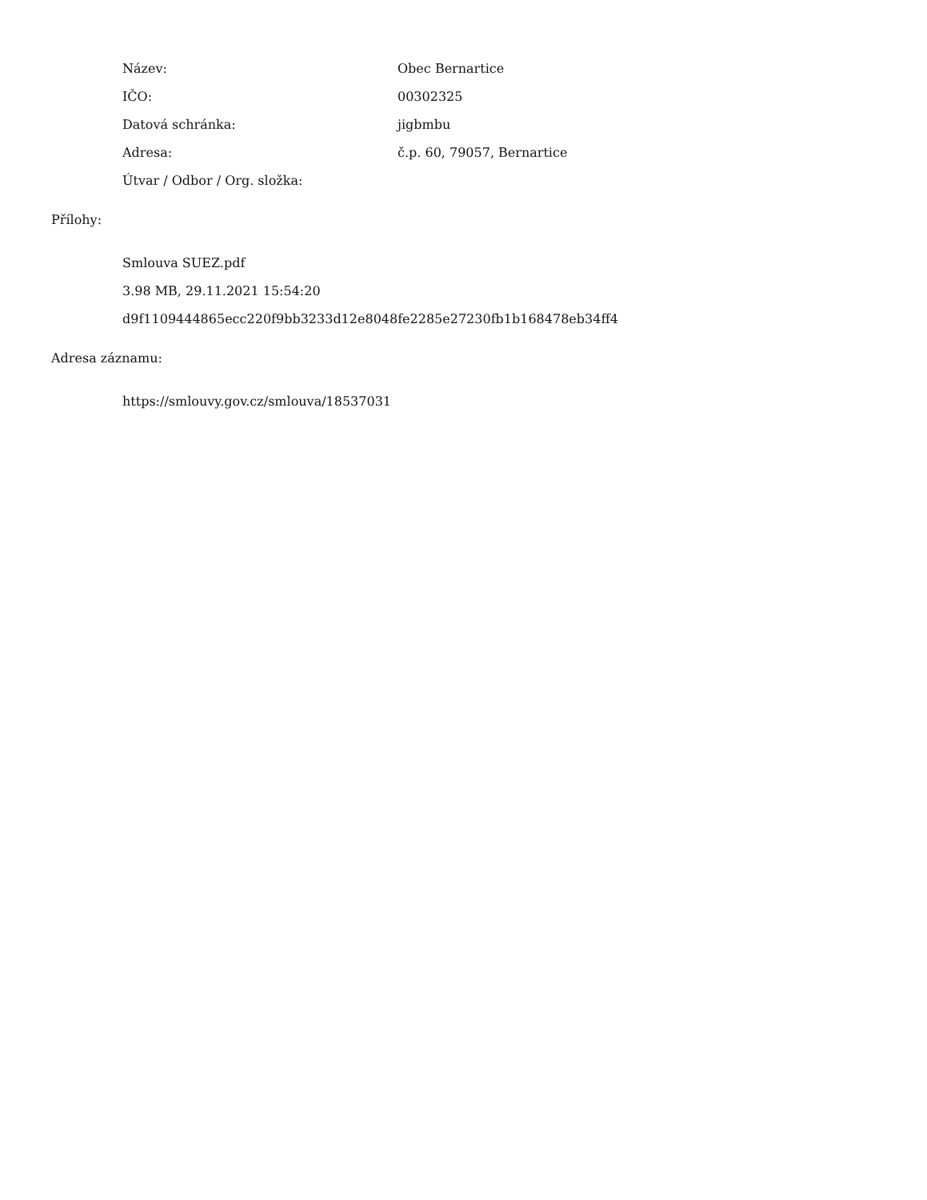Název: Obec Bernartice
IČO: 00302325
Datová schránka: jigbmbu
Adresa: č.p. 60, 79057, Bernartice
Útvar / Odbor / Org. složka:
Přílohy:
Smlouva SUEZ.pdf
3.98 MB, 29.11.2021 15:54:20
d9f1109444865ecc220f9bb3233d12e8048fe2285e27230fb1b168478eb34ff4
Adresa záznamu:
https://smlouvy.gov.cz/smlouva/18537031